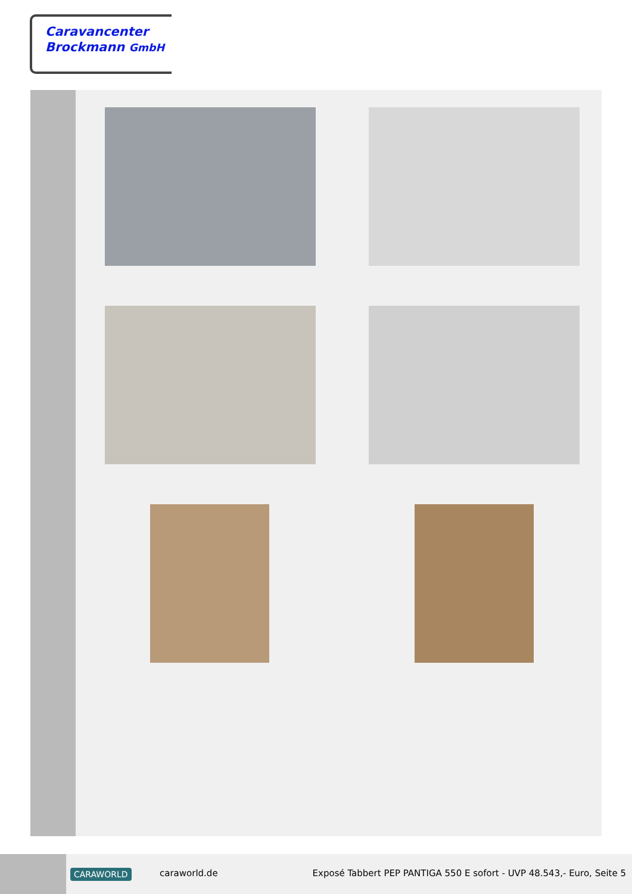Caravancenter
Brockmann GmbH
CARAWORLD caraworld.de
Exposé Tabbert PEP PANTIGA 550 E sofort - UVP 48.543,- Euro, Seite 5